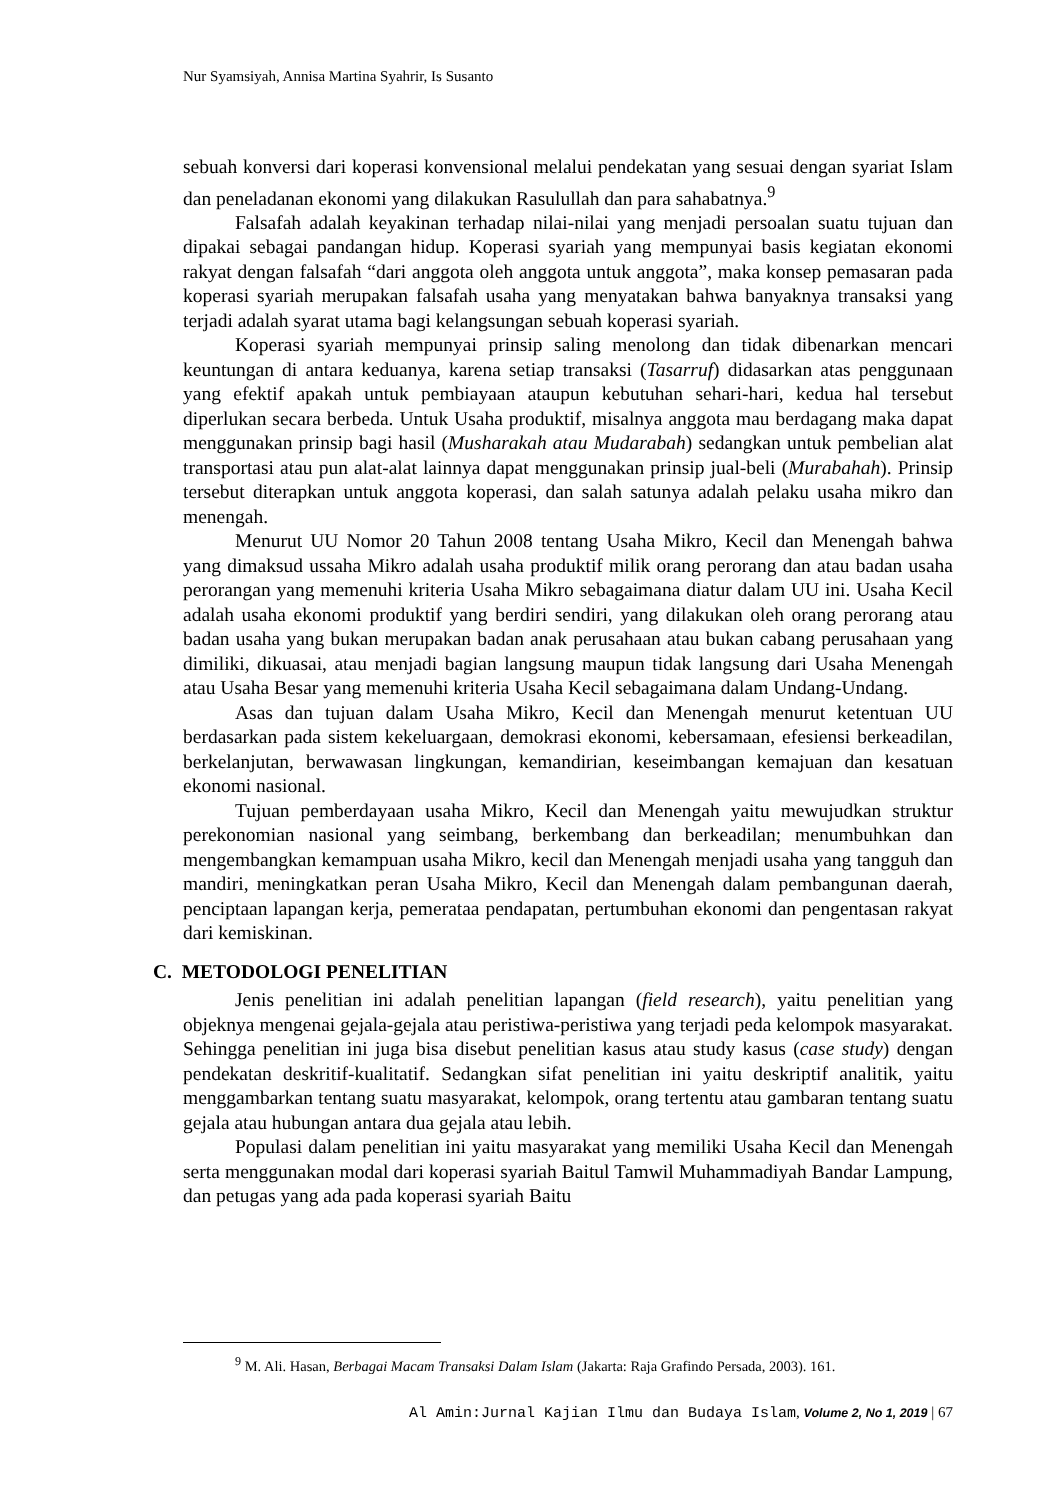Nur Syamsiyah, Annisa Martina Syahrir, Is Susanto
sebuah konversi dari koperasi konvensional melalui pendekatan yang sesuai dengan syariat Islam dan peneladanan ekonomi yang dilakukan Rasulullah dan para sahabatnya.<sup>9</sup>
Falsafah adalah keyakinan terhadap nilai-nilai yang menjadi persoalan suatu tujuan dan dipakai sebagai pandangan hidup. Koperasi syariah yang mempunyai basis kegiatan ekonomi rakyat dengan falsafah “dari anggota oleh anggota untuk anggota”, maka konsep pemasaran pada koperasi syariah merupakan falsafah usaha yang menyatakan bahwa banyaknya transaksi yang terjadi adalah syarat utama bagi kelangsungan sebuah koperasi syariah.
Koperasi syariah mempunyai prinsip saling menolong dan tidak dibenarkan mencari keuntungan di antara keduanya, karena setiap transaksi (Tasarruf) didasarkan atas penggunaan yang efektif apakah untuk pembiayaan ataupun kebutuhan sehari-hari, kedua hal tersebut diperlukan secara berbeda. Untuk Usaha produktif, misalnya anggota mau berdagang maka dapat menggunakan prinsip bagi hasil (Musharakah atau Mudarabah) sedangkan untuk pembelian alat transportasi atau pun alat-alat lainnya dapat menggunakan prinsip jual-beli (Murabahah). Prinsip tersebut diterapkan untuk anggota koperasi, dan salah satunya adalah pelaku usaha mikro dan menengah.
Menurut UU Nomor 20 Tahun 2008 tentang Usaha Mikro, Kecil dan Menengah bahwa yang dimaksud ussaha Mikro adalah usaha produktif milik orang perorang dan atau badan usaha perorangan yang memenuhi kriteria Usaha Mikro sebagaimana diatur dalam UU ini. Usaha Kecil adalah usaha ekonomi produktif yang berdiri sendiri, yang dilakukan oleh orang perorang atau badan usaha yang bukan merupakan badan anak perusahaan atau bukan cabang perusahaan yang dimiliki, dikuasai, atau menjadi bagian langsung maupun tidak langsung dari Usaha Menengah atau Usaha Besar yang memenuhi kriteria Usaha Kecil sebagaimana dalam Undang-Undang.
Asas dan tujuan dalam Usaha Mikro, Kecil dan Menengah menurut ketentuan UU berdasarkan pada sistem kekeluargaan, demokrasi ekonomi, kebersamaan, efesiensi berkeadilan, berkelanjutan, berwawasan lingkungan, kemandirian, keseimbangan kemajuan dan kesatuan ekonomi nasional.
Tujuan pemberdayaan usaha Mikro, Kecil dan Menengah yaitu mewujudkan struktur perekonomian nasional yang seimbang, berkembang dan berkeadilan; menumbuhkan dan mengembangkan kemampuan usaha Mikro, kecil dan Menengah menjadi usaha yang tangguh dan mandiri, meningkatkan peran Usaha Mikro, Kecil dan Menengah dalam pembangunan daerah, penciptaan lapangan kerja, pemerataa pendapatan, pertumbuhan ekonomi dan pengentasan rakyat dari kemiskinan.
C. METODOLOGI PENELITIAN
Jenis penelitian ini adalah penelitian lapangan (field research), yaitu penelitian yang objeknya mengenai gejala-gejala atau peristiwa-peristiwa yang terjadi peda kelompok masyarakat. Sehingga penelitian ini juga bisa disebut penelitian kasus atau study kasus (case study) dengan pendekatan deskritif-kualitatif. Sedangkan sifat penelitian ini yaitu deskriptif analitik, yaitu menggambarkan tentang suatu masyarakat, kelompok, orang tertentu atau gambaran tentang suatu gejala atau hubungan antara dua gejala atau lebih.
Populasi dalam penelitian ini yaitu masyarakat yang memiliki Usaha Kecil dan Menengah serta menggunakan modal dari koperasi syariah Baitul Tamwil Muhammadiyah Bandar Lampung, dan petugas yang ada pada koperasi syariah Baitu
<sup>9</sup> M. Ali. Hasan, Berbagai Macam Transaksi Dalam Islam (Jakarta: Raja Grafindo Persada, 2003). 161.
Al Amin:Jurnal Kajian Ilmu dan Budaya Islam, Volume 2, No 1, 2019 | 67